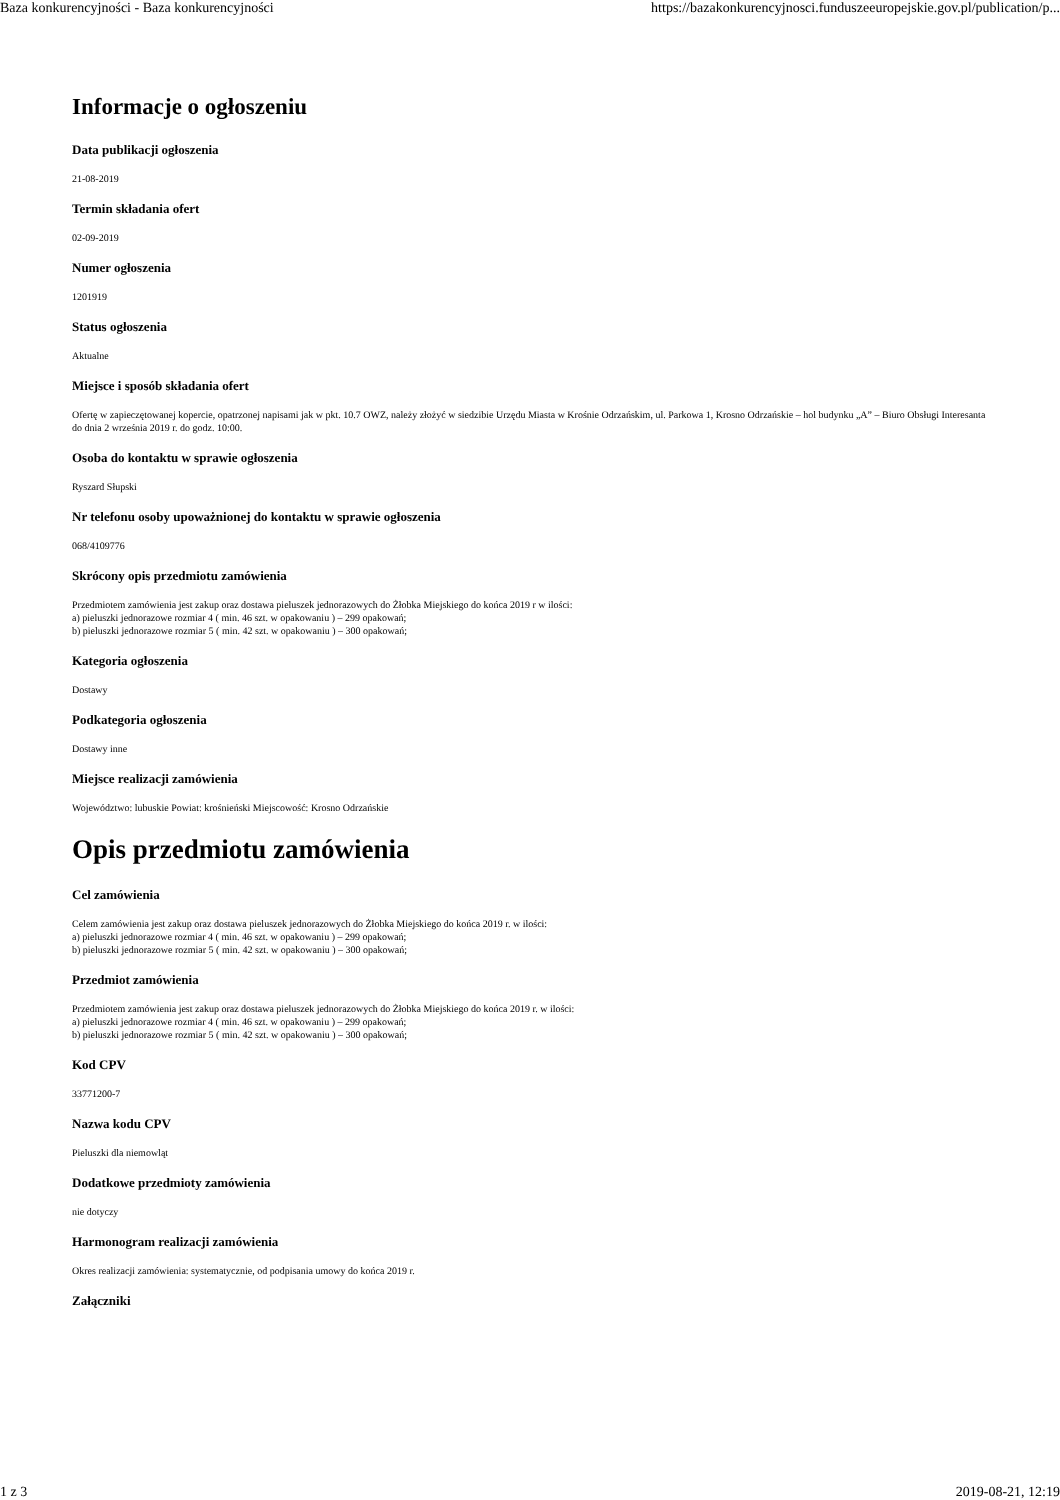Baza konkurencyjności - Baza konkurencyjności https://bazakonkurencyjnosci.funduszeeuropejskie.gov.pl/publication/p...
Informacje o ogłoszeniu
Data publikacji ogłoszenia
21-08-2019
Termin składania ofert
02-09-2019
Numer ogłoszenia
1201919
Status ogłoszenia
Aktualne
Miejsce i sposób składania ofert
Ofertę w zapieczętowanej kopercie, opatrzonej napisami jak w pkt. 10.7 OWZ, należy złożyć w siedzibie Urzędu Miasta w Krośnie Odrzańskim, ul. Parkowa 1, Krosno Odrzańskie – hol budynku „A” – Biuro Obsługi Interesanta do dnia 2 września 2019 r. do godz. 10:00.
Osoba do kontaktu w sprawie ogłoszenia
Ryszard Słupski
Nr telefonu osoby upoważnionej do kontaktu w sprawie ogłoszenia
068/4109776
Skrócony opis przedmiotu zamówienia
Przedmiotem zamówienia jest zakup oraz dostawa pieluszek jednorazowych do Żłobka Miejskiego do końca 2019 r w ilości:
a) pieluszki jednorazowe rozmiar 4 ( min. 46 szt. w opakowaniu ) – 299 opakowań;
b) pieluszki jednorazowe rozmiar 5 ( min. 42 szt. w opakowaniu ) – 300 opakowań;
Kategoria ogłoszenia
Dostawy
Podkategoria ogłoszenia
Dostawy inne
Miejsce realizacji zamówienia
Województwo: lubuskie Powiat: krośnieński Miejscowość: Krosno Odrzańskie
Opis przedmiotu zamówienia
Cel zamówienia
Celem zamówienia jest zakup oraz dostawa pieluszek jednorazowych do Żłobka Miejskiego do końca 2019 r. w ilości:
a) pieluszki jednorazowe rozmiar 4 ( min. 46 szt. w opakowaniu ) – 299 opakowań;
b) pieluszki jednorazowe rozmiar 5 ( min. 42 szt. w opakowaniu ) – 300 opakowań;
Przedmiot zamówienia
Przedmiotem zamówienia jest zakup oraz dostawa pieluszek jednorazowych do Żłobka Miejskiego do końca 2019 r. w ilości:
a) pieluszki jednorazowe rozmiar 4 ( min. 46 szt. w opakowaniu ) – 299 opakowań;
b) pieluszki jednorazowe rozmiar 5 ( min. 42 szt. w opakowaniu ) – 300 opakowań;
Kod CPV
33771200-7
Nazwa kodu CPV
Pieluszki dla niemowląt
Dodatkowe przedmioty zamówienia
nie dotyczy
Harmonogram realizacji zamówienia
Okres realizacji zamówienia: systematycznie, od podpisania umowy do końca 2019 r.
Załączniki
1 z 3 2019-08-21, 12:19